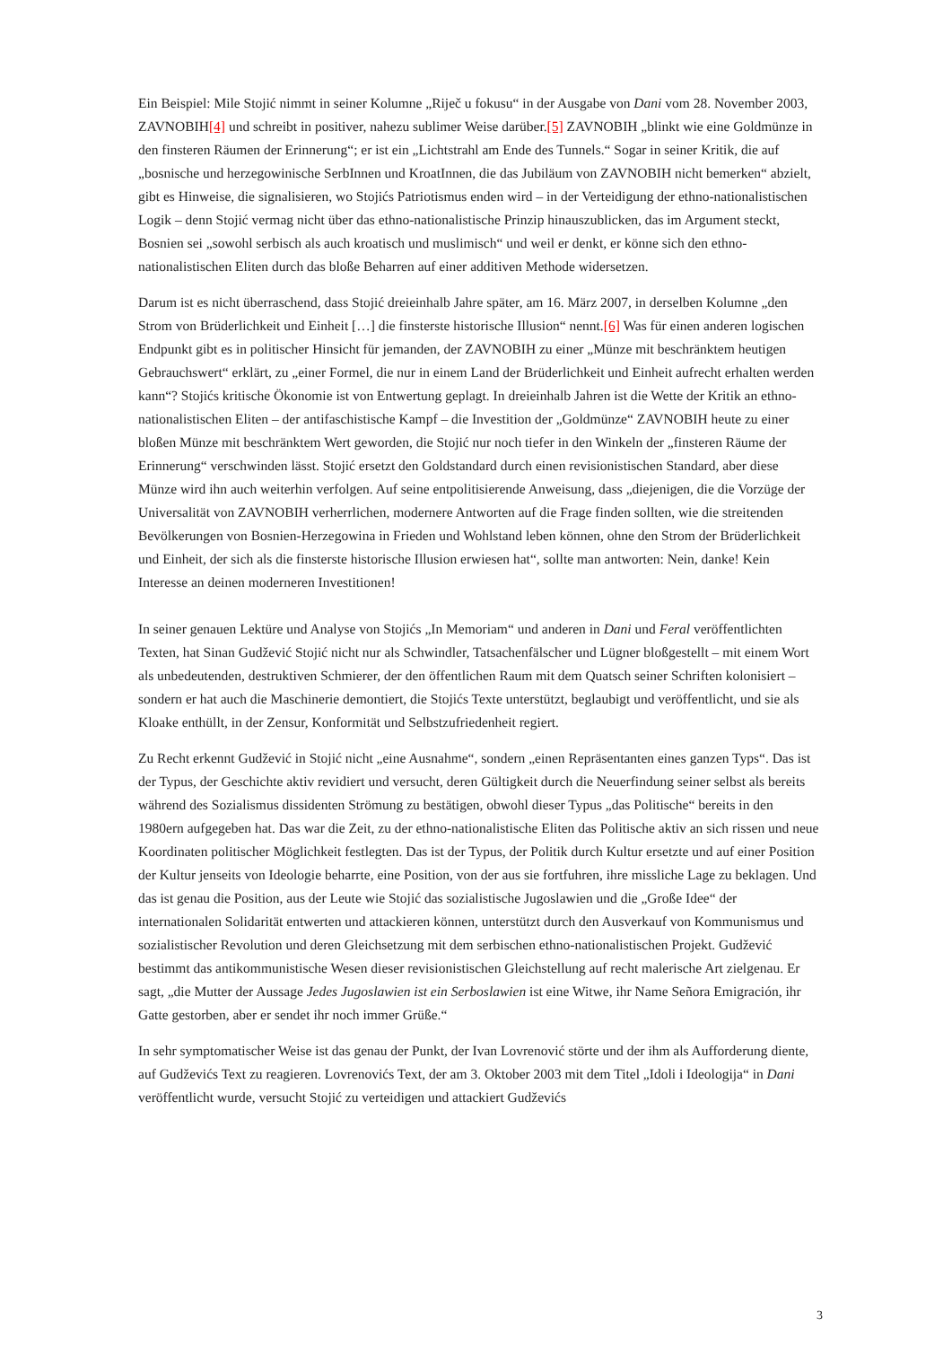Ein Beispiel: Mile Stojić nimmt in seiner Kolumne „Riječ u fokusu“ in der Ausgabe von Dani vom 28. November 2003, ZAVNOBIH[4] und schreibt in positiver, nahezu sublimer Weise darüber.[5] ZAVNOBIH „blinkt wie eine Goldmünze in den finsteren Räumen der Erinnerung“; er ist ein „Lichtstrahl am Ende des Tunnels.“ Sogar in seiner Kritik, die auf „bosnische und herzegowinische SerbInnen und KroatInnen, die das Jubiläum von ZAVNOBIH nicht bemerken“ abzielt, gibt es Hinweise, die signalisieren, wo Stojićs Patriotismus enden wird – in der Verteidigung der ethno-nationalistischen Logik – denn Stojić vermag nicht über das ethno-nationalistische Prinzip hinauszublicken, das im Argument steckt, Bosnien sei „sowohl serbisch als auch kroatisch und muslimisch“ und weil er denkt, er könne sich den ethno-nationalistischen Eliten durch das bloße Beharren auf einer additiven Methode widersetzen.
Darum ist es nicht überraschend, dass Stojić dreieinhalb Jahre später, am 16. März 2007, in derselben Kolumne „den Strom von Brüderlichkeit und Einheit […] die finsterste historische Illusion“ nennt.[6] Was für einen anderen logischen Endpunkt gibt es in politischer Hinsicht für jemanden, der ZAVNOBIH zu einer „Münze mit beschränktem heutigen Gebrauchswert“ erklärt, zu „einer Formel, die nur in einem Land der Brüderlichkeit und Einheit aufrecht erhalten werden kann“? Stojićs kritische Ökonomie ist von Entwertung geplagt. In dreieinhalb Jahren ist die Wette der Kritik an ethno-nationalistischen Eliten – der antifaschistische Kampf – die Investition der „Goldmünze“ ZAVNOBIH heute zu einer bloßen Münze mit beschränktem Wert geworden, die Stojić nur noch tiefer in den Winkeln der „finsteren Räume der Erinnerung“ verschwinden lässt. Stojić ersetzt den Goldstandard durch einen revisionistischen Standard, aber diese Münze wird ihn auch weiterhin verfolgen. Auf seine entpolitisierende Anweisung, dass „diejenigen, die die Vorzüge der Universalität von ZAVNOBIH verherrlichen, modernere Antworten auf die Frage finden sollten, wie die streitenden Bevölkerungen von Bosnien-Herzegowina in Frieden und Wohlstand leben können, ohne den Strom der Brüderlichkeit und Einheit, der sich als die finsterste historische Illusion erwiesen hat“, sollte man antworten: Nein, danke! Kein Interesse an deinen moderneren Investitionen!
In seiner genauen Lektüre und Analyse von Stojićs „In Memoriam“ und anderen in Dani und Feral veröffentlichten Texten, hat Sinan Gudžević Stojić nicht nur als Schwindler, Tatsachenfälscher und Lügner bloßgestellt – mit einem Wort als unbedeutenden, destruktiven Schmierer, der den öffentlichen Raum mit dem Quatsch seiner Schriften kolonisiert – sondern er hat auch die Maschinerie demontiert, die Stojićs Texte unterstützt, beglaubigt und veröffentlicht, und sie als Kloake enthüllt, in der Zensur, Konformität und Selbstzufriedenheit regiert.
Zu Recht erkennt Gudžević in Stojić nicht „eine Ausnahme“, sondern „einen Repräsentanten eines ganzen Typs“. Das ist der Typus, der Geschichte aktiv revidiert und versucht, deren Gültigkeit durch die Neuerfindung seiner selbst als bereits während des Sozialismus dissidenten Strömung zu bestätigen, obwohl dieser Typus „das Politische“ bereits in den 1980ern aufgegeben hat. Das war die Zeit, zu der ethno-nationalistische Eliten das Politische aktiv an sich rissen und neue Koordinaten politischer Möglichkeit festlegten. Das ist der Typus, der Politik durch Kultur ersetzte und auf einer Position der Kultur jenseits von Ideologie beharrte, eine Position, von der aus sie fortfuhren, ihre missliche Lage zu beklagen. Und das ist genau die Position, aus der Leute wie Stojić das sozialistische Jugoslawien und die „Große Idee“ der internationalen Solidarität entwerten und attackieren können, unterstützt durch den Ausverkauf von Kommunismus und sozialistischer Revolution und deren Gleichsetzung mit dem serbischen ethno-nationalistischen Projekt. Gudžević bestimmt das antikommunistische Wesen dieser revisionistischen Gleichstellung auf recht malerische Art zielgenau. Er sagt, „die Mutter der Aussage Jedes Jugoslawien ist ein Serboslawien ist eine Witwe, ihr Name Señora Emigración, ihr Gatte gestorben, aber er sendet ihr noch immer Grüße.“
In sehr symptomatischer Weise ist das genau der Punkt, der Ivan Lovrenović störte und der ihm als Aufforderung diente, auf Gudževićs Text zu reagieren. Lovrenovićs Text, der am 3. Oktober 2003 mit dem Titel „Idoli i Ideologija“ in Dani veröffentlicht wurde, versucht Stojić zu verteidigen und attackiert Gudževićs
3